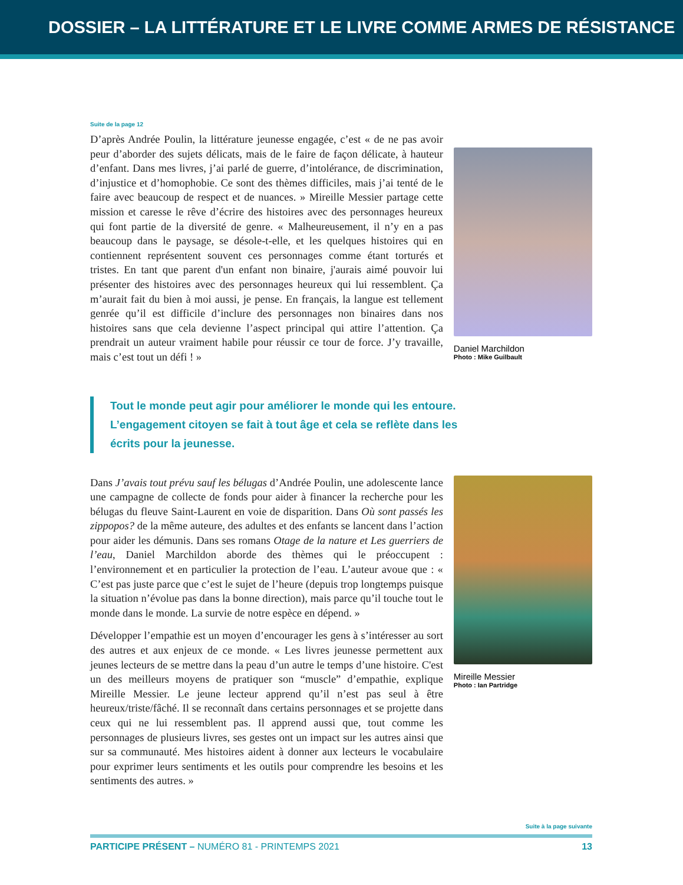DOSSIER – LA LITTÉRATURE ET LE LIVRE COMME ARMES DE RÉSISTANCE
Suite de la page 12
D’après Andrée Poulin, la littérature jeunesse engagée, c’est « de ne pas avoir peur d’aborder des sujets délicats, mais de le faire de façon délicate, à hauteur d’enfant. Dans mes livres, j’ai parlé de guerre, d’intolérance, de discrimination, d’injustice et d’homophobie. Ce sont des thèmes difficiles, mais j’ai tenté de le faire avec beaucoup de respect et de nuances. » Mireille Messier partage cette mission et caresse le rêve d’écrire des histoires avec des personnages heureux qui font partie de la diversité de genre. « Malheureusement, il n’y en a pas beaucoup dans le paysage, se désole-t-elle, et les quelques histoires qui en contiennent représentent souvent ces personnages comme étant torturés et tristes. En tant que parent d'un enfant non binaire, j'aurais aimé pouvoir lui présenter des histoires avec des personnages heureux qui lui ressemblent. Ça m’aurait fait du bien à moi aussi, je pense. En français, la langue est tellement genrée qu’il est difficile d’inclure des personnages non binaires dans nos histoires sans que cela devienne l’aspect principal qui attire l’attention. Ça prendrait un auteur vraiment habile pour réussir ce tour de force. J’y travaille, mais c’est tout un défi ! »
Daniel Marchildon
Photo : Mike Guilbault
Tout le monde peut agir pour améliorer le monde qui les entoure. L’engagement citoyen se fait à tout âge et cela se reflète dans les écrits pour la jeunesse.
Dans J’avais tout prévu sauf les bélugas d’Andrée Poulin, une adolescente lance une campagne de collecte de fonds pour aider à financer la recherche pour les bélugas du fleuve Saint-Laurent en voie de disparition. Dans Où sont passés les zippopos? de la même auteure, des adultes et des enfants se lancent dans l’action pour aider les démunis. Dans ses romans Otage de la nature et Les guerriers de l’eau, Daniel Marchildon aborde des thèmes qui le préoccupent : l’environnement et en particulier la protection de l’eau. L’auteur avoue que : « C’est pas juste parce que c’est le sujet de l’heure (depuis trop longtemps puisque la situation n’évolue pas dans la bonne direction), mais parce qu’il touche tout le monde dans le monde. La survie de notre espèce en dépend. »
Développer l’empathie est un moyen d’encourager les gens à s’intéresser au sort des autres et aux enjeux de ce monde. « Les livres jeunesse permettent aux jeunes lecteurs de se mettre dans la peau d’un autre le temps d’une histoire. C'est un des meilleurs moyens de pratiquer son “muscle” d’empathie, explique Mireille Messier. Le jeune lecteur apprend qu’il n’est pas seul à être heureux/triste/fâché. Il se reconnaît dans certains personnages et se projette dans ceux qui ne lui ressemblent pas. Il apprend aussi que, tout comme les personnages de plusieurs livres, ses gestes ont un impact sur les autres ainsi que sur sa communauté. Mes histoires aident à donner aux lecteurs le vocabulaire pour exprimer leurs sentiments et les outils pour comprendre les besoins et les sentiments des autres. »
Mireille Messier
Photo : Ian Partridge
Suite à la page suivante
PARTICIPE PRÉSENT – NUMÉRO 81 - PRINTEMPS 2021 13